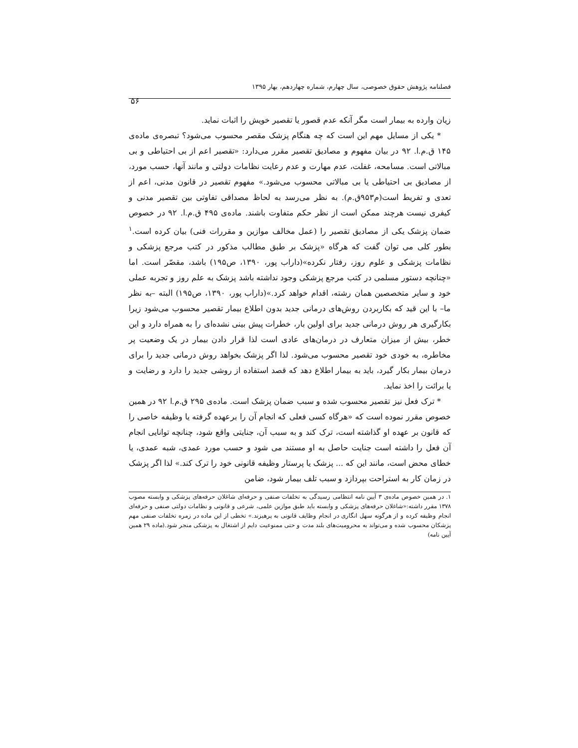فصلنامه پژوهش حقوق خصوصی، سال چهارم، شماره چهاردهم، بهار ۱۳۹۵
۵۶
زیان وارده به بیمار است مگر آنکه عدم قصور یا تقصیر خویش را اثبات نماید.
* یکی از مسایل مهم این است که چه هنگام پزشک مقصر محسوب می‌شود؟ تبصره‌ی ماده‌ی ۱۴۵ ق.م.ا. ۹۲ در بیان مفهوم و مصادیق تقصیر مقرر می‌دارد: «تقصیر اعم از بی احتیاطی و بی مبالاتی است. مسامحه، غفلت، عدم مهارت و عدم رعایت نظامات دولتی و مانند آنها، حسب مورد، از مصادیق بی احتیاطی یا بی مبالاتی محسوب می‌شود.» مفهوم تقصیر در قانون مدنی، اعم از تعدی و تفریط است(م۹۵۳ق.م). به نظر می‌رسد به لحاظ مصداقی تفاوتی بین تقصیر مدنی و کیفری نیست هرچند ممکن است از نظر حکم متفاوت باشند. ماده‌ی ۴۹۵ ق.م.ا. ۹۲ در خصوص ضمان پزشک یکی از مصادیق تقصیر را (عمل مخالف موازین و مقررات فنی) بیان کرده است.<sup>۱</sup> بطور کلی می توان گفت که هرگاه «پزشک بر طبق مطالب مذکور در کتب مرجع پزشکی و نظامات پزشکی و علوم روز، رفتار نکرده»(داراب پور، ۱۳۹۰، ص۱۹۵) باشد، مقصّر است. اما «چنانچه دستور مسلمی در کتب مرجع پزشکی وجود نداشته باشد پزشک به علم روز و تجربه عملی خود و سایر متخصصین همان رشته، اقدام خواهد کرد.»(داراب پور، ۱۳۹۰، ص۱۹۵) البته –به نظر ما– با این قید که بکاربردن روش‌های درمانی جدید بدون اطلاع بیمار تقصیر محسوب می‌شود زیرا بکارگیری هر روش درمانی جدید برای اولین بار، خطرات پیش بینی نشده‌ای را به همراه دارد و این خطر، بیش از میزان متعارف در درمان‌های عادی است لذا قرار دادن بیمار در یک وضعیت پر مخاطره، به خودی خود تقصیر محسوب می‌شود. لذا اگر پزشک بخواهد روش درمانی جدید را برای درمان بیمار بکار گیرد، باید به بیمار اطلاع دهد که قصد استفاده از روشی جدید را دارد و رضایت و یا برائت را اخذ نماید.
* ترک فعل نیز تقصیر محسوب شده و سبب ضمان پزشک است. ماده‌ی ۲۹۵ ق.م.ا ۹۲ در همین خصوص مقرر نموده است که «هرگاه کسی فعلی که انجام آن را برعهده گرفته یا وظیفه خاصی را که قانون بر عهده او گذاشته است، ترک کند و به سبب آن، جنایتی واقع شود، چنانچه توانایی انجام آن فعل را داشته است جنایت حاصل به او مستند می شود و حسب مورد عمدی، شبه عمدی، یا خطای محض است، مانند این که ... پزشک یا پرستار وظیفه قانونی خود را ترک کند.» لذا اگر پزشک در زمان کار به استراحت بپردازد و سبب تلف بیمار شود، ضامن
۱. در همین خصوص ماده‌ی ۳ آیین نامه انتظامی رسیدگی به تخلفات صنفی و حرفه‌ای شاغلان حرفه‌های پزشکی و وابسته مصوب ۱۳۷۸ مقرر داشته:«شاغلان حرفه‌های پزشکی و وابسته باید طبق موازین علمی، شرعی و قانونی و نظامات دولتی صنفی و حرفه‌ای انجام وظیفه کرده و از هرگونه سهل انگاری در انجام وظایف قانونی به پرهیزند.» تخطی از این ماده در زمره تخلفات صنفی مهم پزشکان محسوب شده و می‌تواند به محرومیت‌های بلند مدت و حتی ممنوعیت دایم از اشتغال به پزشکی منجر شود.(ماده ۲۹ همین آیین نامه)